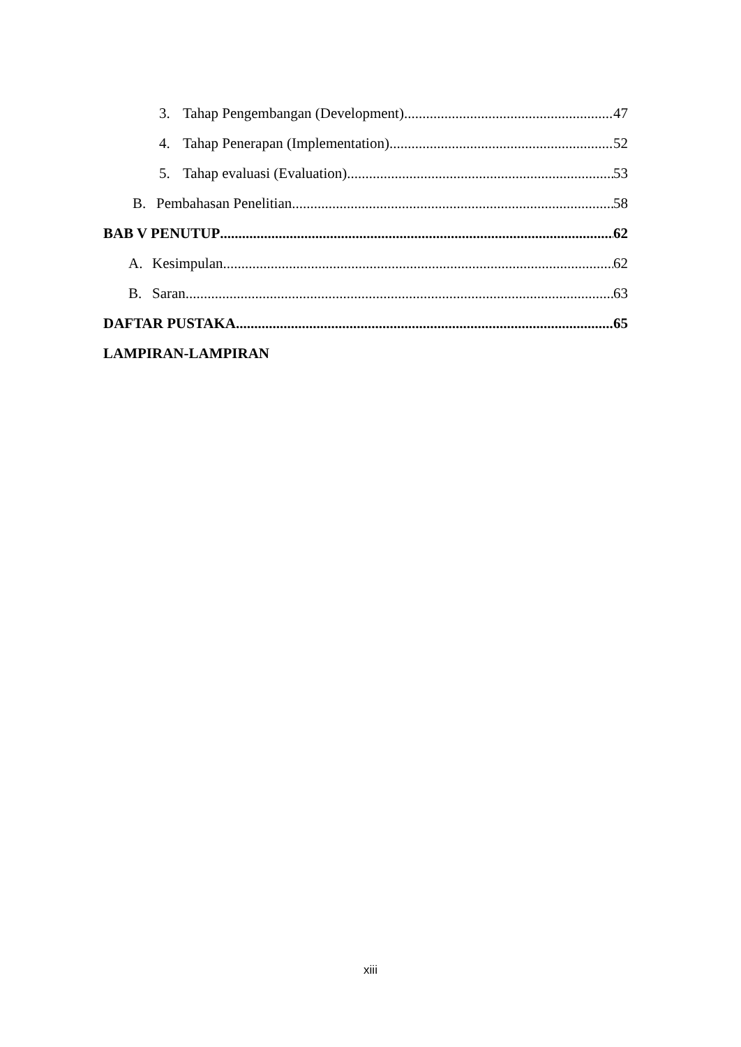3. Tahap Pengembangan (Development) 47
4. Tahap Penerapan (Implementation) 52
5. Tahap evaluasi (Evaluation) 53
B. Pembahasan Penelitian 58
BAB V PENUTUP 62
A. Kesimpulan 62
B. Saran 63
DAFTAR PUSTAKA 65
LAMPIRAN-LAMPIRAN
xiii